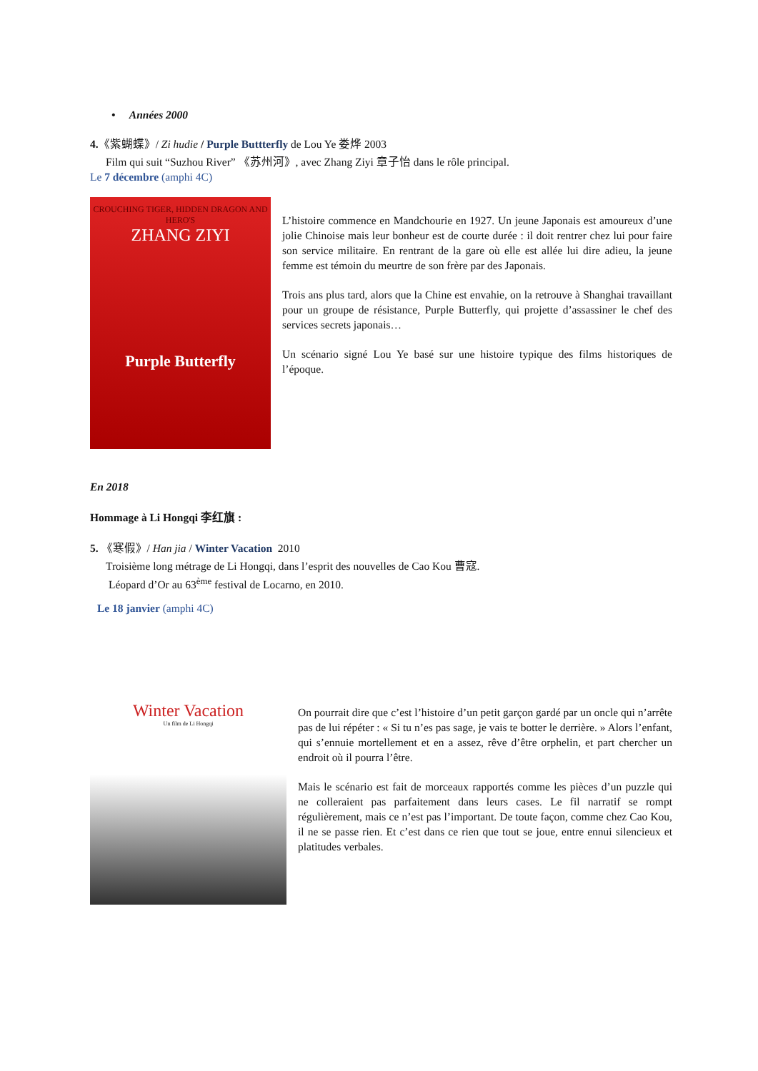• Années 2000
4.《紫蝴蝶》/ Zi hudie / Purple Buttterfly de Lou Ye 娄烨 2003
Film qui suit “Suzhou River” 《苏州河》, avec Zhang Ziyi 章子怡 dans le rôle principal.
Le 7 décembre (amphi 4C)
CROUCHING TIGER, HIDDEN DRAGON AND HERO'S
ZHANG ZIYI
Purple Butterfly
L’histoire commence en Mandchourie en 1927. Un jeune Japonais est amoureux d’une jolie Chinoise mais leur bonheur est de courte durée : il doit rentrer chez lui pour faire son service militaire. En rentrant de la gare où elle est allée lui dire adieu, la jeune femme est témoin du meurtre de son frère par des Japonais.
Trois ans plus tard, alors que la Chine est envahie, on la retrouve à Shanghai travaillant pour un groupe de résistance, Purple Butterfly, qui projette d’assassiner le chef des services secrets japonais…
Un scénario signé Lou Ye basé sur une histoire typique des films historiques de l’époque.
En 2018
Hommage à Li Hongqi 李红旗 :
5. 《寒假》/ Han jia / Winter Vacation 2010
Troisième long métrage de Li Hongqi, dans l’esprit des nouvelles de Cao Kou 曹寇.
Léopard d’Or au 63<sup>ème</sup> festival de Locarno, en 2010.
Le 18 janvier (amphi 4C)
Winter Vacation
Un film de Li Hongqi
On pourrait dire que c’est l’histoire d’un petit garçon gardé par un oncle qui n’arrête pas de lui répéter : « Si tu n’es pas sage, je vais te botter le derrière. » Alors l’enfant, qui s’ennuie mortellement et en a assez, rêve d’être orphelin, et part chercher un endroit où il pourra l’être.
Mais le scénario est fait de morceaux rapportés comme les pièces d’un puzzle qui ne colleraient pas parfaitement dans leurs cases. Le fil narratif se rompt régulièrement, mais ce n’est pas l’important. De toute façon, comme chez Cao Kou, il ne se passe rien. Et c’est dans ce rien que tout se joue, entre ennui silencieux et platitudes verbales.